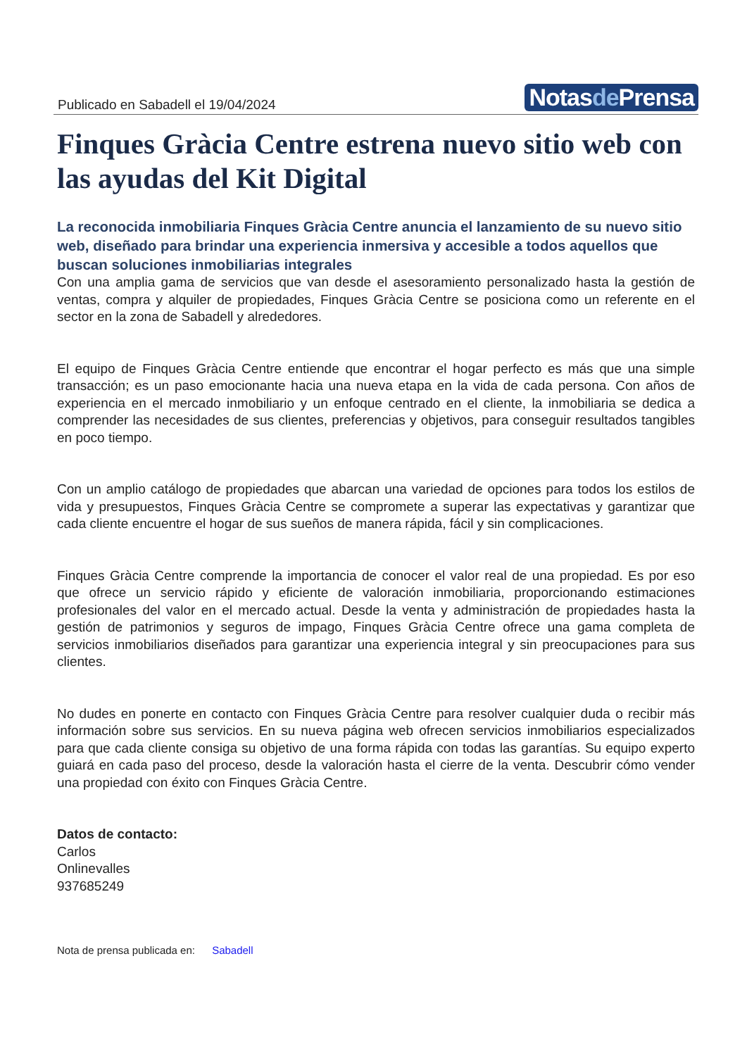Publicado en Sabadell el 19/04/2024
Notasde Prensa
Finques Gràcia Centre estrena nuevo sitio web con las ayudas del Kit Digital
La reconocida inmobiliaria Finques Gràcia Centre anuncia el lanzamiento de su nuevo sitio web, diseñado para brindar una experiencia inmersiva y accesible a todos aquellos que buscan soluciones inmobiliarias integrales
Con una amplia gama de servicios que van desde el asesoramiento personalizado hasta la gestión de ventas, compra y alquiler de propiedades, Finques Gràcia Centre se posiciona como un referente en el sector en la zona de Sabadell y alrededores.
El equipo de Finques Gràcia Centre entiende que encontrar el hogar perfecto es más que una simple transacción; es un paso emocionante hacia una nueva etapa en la vida de cada persona. Con años de experiencia en el mercado inmobiliario y un enfoque centrado en el cliente, la inmobiliaria se dedica a comprender las necesidades de sus clientes, preferencias y objetivos, para conseguir resultados tangibles en poco tiempo.
Con un amplio catálogo de propiedades que abarcan una variedad de opciones para todos los estilos de vida y presupuestos, Finques Gràcia Centre se compromete a superar las expectativas y garantizar que cada cliente encuentre el hogar de sus sueños de manera rápida, fácil y sin complicaciones.
Finques Gràcia Centre comprende la importancia de conocer el valor real de una propiedad. Es por eso que ofrece un servicio rápido y eficiente de valoración inmobiliaria, proporcionando estimaciones profesionales del valor en el mercado actual. Desde la venta y administración de propiedades hasta la gestión de patrimonios y seguros de impago, Finques Gràcia Centre ofrece una gama completa de servicios inmobiliarios diseñados para garantizar una experiencia integral y sin preocupaciones para sus clientes.
No dudes en ponerte en contacto con Finques Gràcia Centre para resolver cualquier duda o recibir más información sobre sus servicios. En su nueva página web ofrecen servicios inmobiliarios especializados para que cada cliente consiga su objetivo de una forma rápida con todas las garantías. Su equipo experto guiará en cada paso del proceso, desde la valoración hasta el cierre de la venta. Descubrir cómo vender una propiedad con éxito con Finques Gràcia Centre.
Datos de contacto:
Carlos
Onlinevalles
937685249
Nota de prensa publicada en: Sabadell